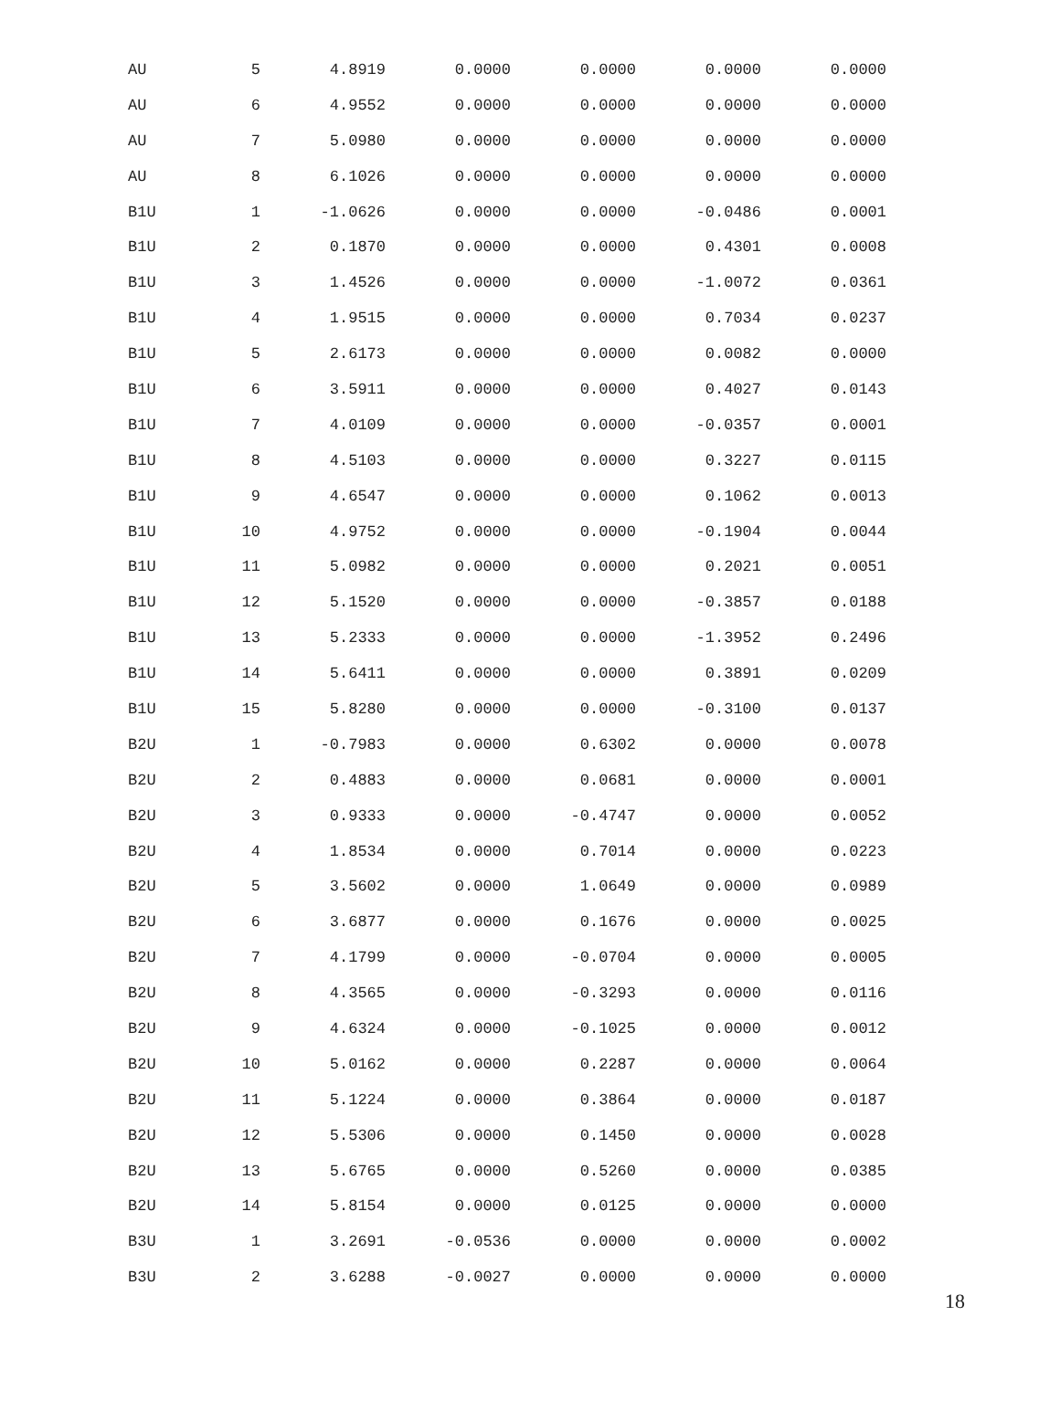| AU | 5 | 4.8919 | 0.0000 | 0.0000 | 0.0000 | 0.0000 |
| AU | 6 | 4.9552 | 0.0000 | 0.0000 | 0.0000 | 0.0000 |
| AU | 7 | 5.0980 | 0.0000 | 0.0000 | 0.0000 | 0.0000 |
| AU | 8 | 6.1026 | 0.0000 | 0.0000 | 0.0000 | 0.0000 |
| B1U | 1 | -1.0626 | 0.0000 | 0.0000 | -0.0486 | 0.0001 |
| B1U | 2 | 0.1870 | 0.0000 | 0.0000 | 0.4301 | 0.0008 |
| B1U | 3 | 1.4526 | 0.0000 | 0.0000 | -1.0072 | 0.0361 |
| B1U | 4 | 1.9515 | 0.0000 | 0.0000 | 0.7034 | 0.0237 |
| B1U | 5 | 2.6173 | 0.0000 | 0.0000 | 0.0082 | 0.0000 |
| B1U | 6 | 3.5911 | 0.0000 | 0.0000 | 0.4027 | 0.0143 |
| B1U | 7 | 4.0109 | 0.0000 | 0.0000 | -0.0357 | 0.0001 |
| B1U | 8 | 4.5103 | 0.0000 | 0.0000 | 0.3227 | 0.0115 |
| B1U | 9 | 4.6547 | 0.0000 | 0.0000 | 0.1062 | 0.0013 |
| B1U | 10 | 4.9752 | 0.0000 | 0.0000 | -0.1904 | 0.0044 |
| B1U | 11 | 5.0982 | 0.0000 | 0.0000 | 0.2021 | 0.0051 |
| B1U | 12 | 5.1520 | 0.0000 | 0.0000 | -0.3857 | 0.0188 |
| B1U | 13 | 5.2333 | 0.0000 | 0.0000 | -1.3952 | 0.2496 |
| B1U | 14 | 5.6411 | 0.0000 | 0.0000 | 0.3891 | 0.0209 |
| B1U | 15 | 5.8280 | 0.0000 | 0.0000 | -0.3100 | 0.0137 |
| B2U | 1 | -0.7983 | 0.0000 | 0.6302 | 0.0000 | 0.0078 |
| B2U | 2 | 0.4883 | 0.0000 | 0.0681 | 0.0000 | 0.0001 |
| B2U | 3 | 0.9333 | 0.0000 | -0.4747 | 0.0000 | 0.0052 |
| B2U | 4 | 1.8534 | 0.0000 | 0.7014 | 0.0000 | 0.0223 |
| B2U | 5 | 3.5602 | 0.0000 | 1.0649 | 0.0000 | 0.0989 |
| B2U | 6 | 3.6877 | 0.0000 | 0.1676 | 0.0000 | 0.0025 |
| B2U | 7 | 4.1799 | 0.0000 | -0.0704 | 0.0000 | 0.0005 |
| B2U | 8 | 4.3565 | 0.0000 | -0.3293 | 0.0000 | 0.0116 |
| B2U | 9 | 4.6324 | 0.0000 | -0.1025 | 0.0000 | 0.0012 |
| B2U | 10 | 5.0162 | 0.0000 | 0.2287 | 0.0000 | 0.0064 |
| B2U | 11 | 5.1224 | 0.0000 | 0.3864 | 0.0000 | 0.0187 |
| B2U | 12 | 5.5306 | 0.0000 | 0.1450 | 0.0000 | 0.0028 |
| B2U | 13 | 5.6765 | 0.0000 | 0.5260 | 0.0000 | 0.0385 |
| B2U | 14 | 5.8154 | 0.0000 | 0.0125 | 0.0000 | 0.0000 |
| B3U | 1 | 3.2691 | -0.0536 | 0.0000 | 0.0000 | 0.0002 |
| B3U | 2 | 3.6288 | -0.0027 | 0.0000 | 0.0000 | 0.0000 |
18